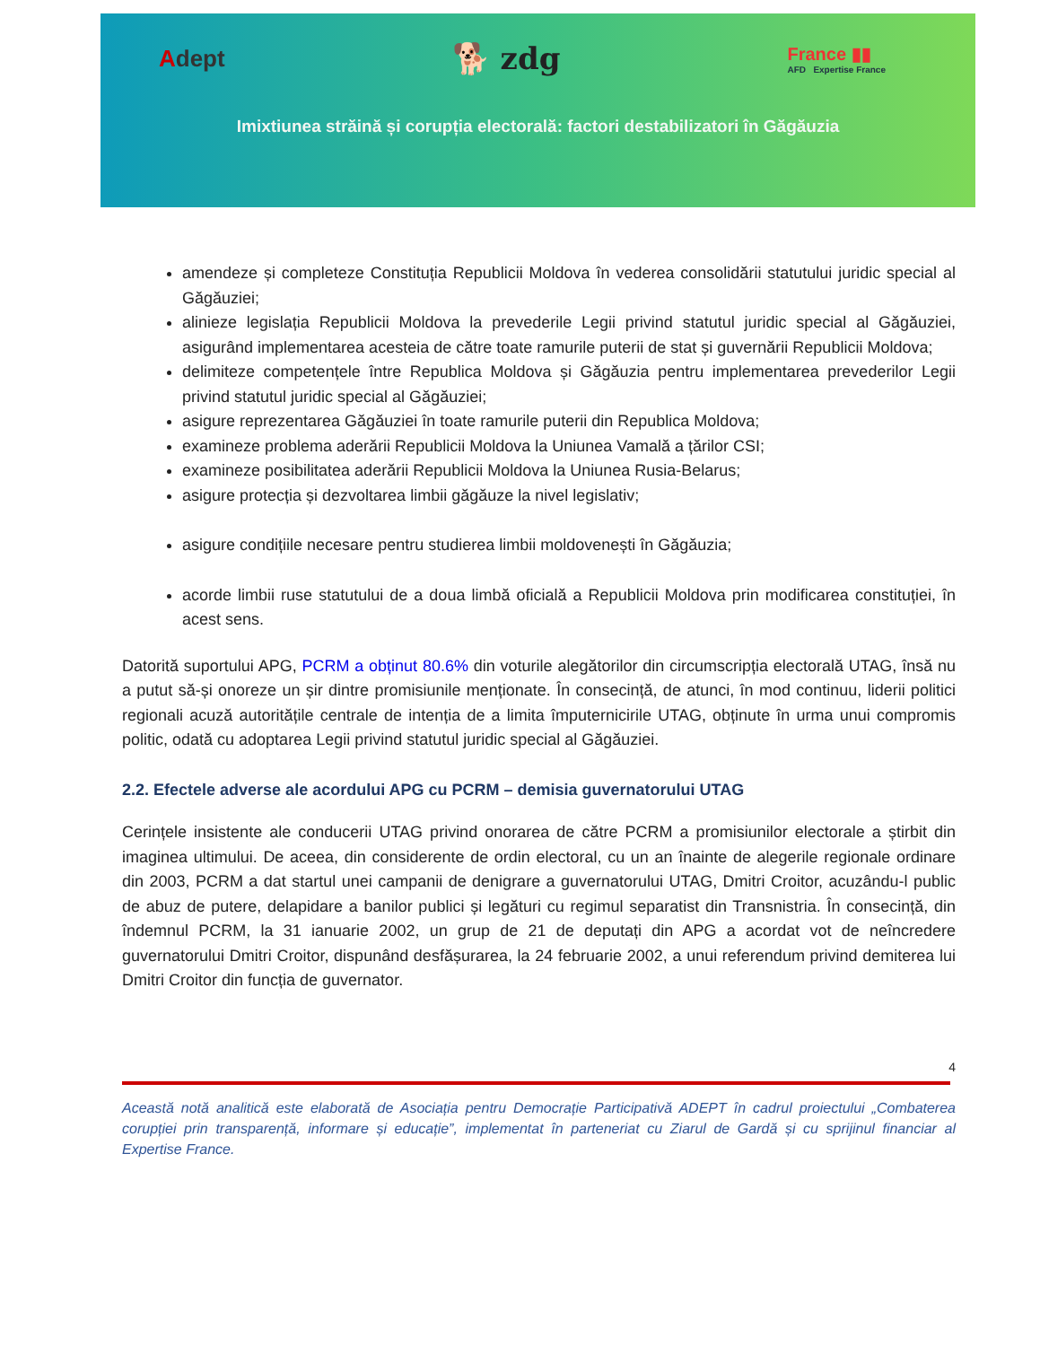Adept
🐕 zdg
France ▮▮
AFD Expertise France
Imixtiunea străină și corupția electorală: factori destabilizatori în Găgăuzia
amendeze și completeze Constituția Republicii Moldova în vederea consolidării statutului juridic special al Găgăuziei;
alinieze legislația Republicii Moldova la prevederile Legii privind statutul juridic special al Găgăuziei, asigurând implementarea acesteia de către toate ramurile puterii de stat și guvernării Republicii Moldova;
delimiteze competențele între Republica Moldova și Găgăuzia pentru implementarea prevederilor Legii privind statutul juridic special al Găgăuziei;
asigure reprezentarea Găgăuziei în toate ramurile puterii din Republica Moldova;
examineze problema aderării Republicii Moldova la Uniunea Vamală a țărilor CSI;
examineze posibilitatea aderării Republicii Moldova la Uniunea Rusia-Belarus;
asigure protecția și dezvoltarea limbii găgăuze la nivel legislativ;
asigure condițiile necesare pentru studierea limbii moldovenești în Găgăuzia;
acorde limbii ruse statutului de a doua limbă oficială a Republicii Moldova prin modificarea constituției, în acest sens.
Datorită suportului APG, PCRM a obținut 80.6% din voturile alegătorilor din circumscripția electorală UTAG, însă nu a putut să-și onoreze un șir dintre promisiunile menționate. În consecință, de atunci, în mod continuu, liderii politici regionali acuză autoritățile centrale de intenția de a limita împuternicirile UTAG, obținute în urma unui compromis politic, odată cu adoptarea Legii privind statutul juridic special al Găgăuziei.
2.2. Efectele adverse ale acordului APG cu PCRM – demisia guvernatorului UTAG
Cerințele insistente ale conducerii UTAG privind onorarea de către PCRM a promisiunilor electorale a știrbit din imaginea ultimului. De aceea, din considerente de ordin electoral, cu un an înainte de alegerile regionale ordinare din 2003, PCRM a dat startul unei campanii de denigrare a guvernatorului UTAG, Dmitri Croitor, acuzându-l public de abuz de putere, delapidare a banilor publici și legături cu regimul separatist din Transnistria. În consecință, din îndemnul PCRM, la 31 ianuarie 2002, un grup de 21 de deputați din APG a acordat vot de neîncredere guvernatorului Dmitri Croitor, dispunând desfășurarea, la 24 februarie 2002, a unui referendum privind demiterea lui Dmitri Croitor din funcția de guvernator.
4
Această notă analitică este elaborată de Asociația pentru Democrație Participativă ADEPT în cadrul proiectului „Combaterea corupției prin transparență, informare și educație”, implementat în parteneriat cu Ziarul de Gardă și cu sprijinul financiar al Expertise France.